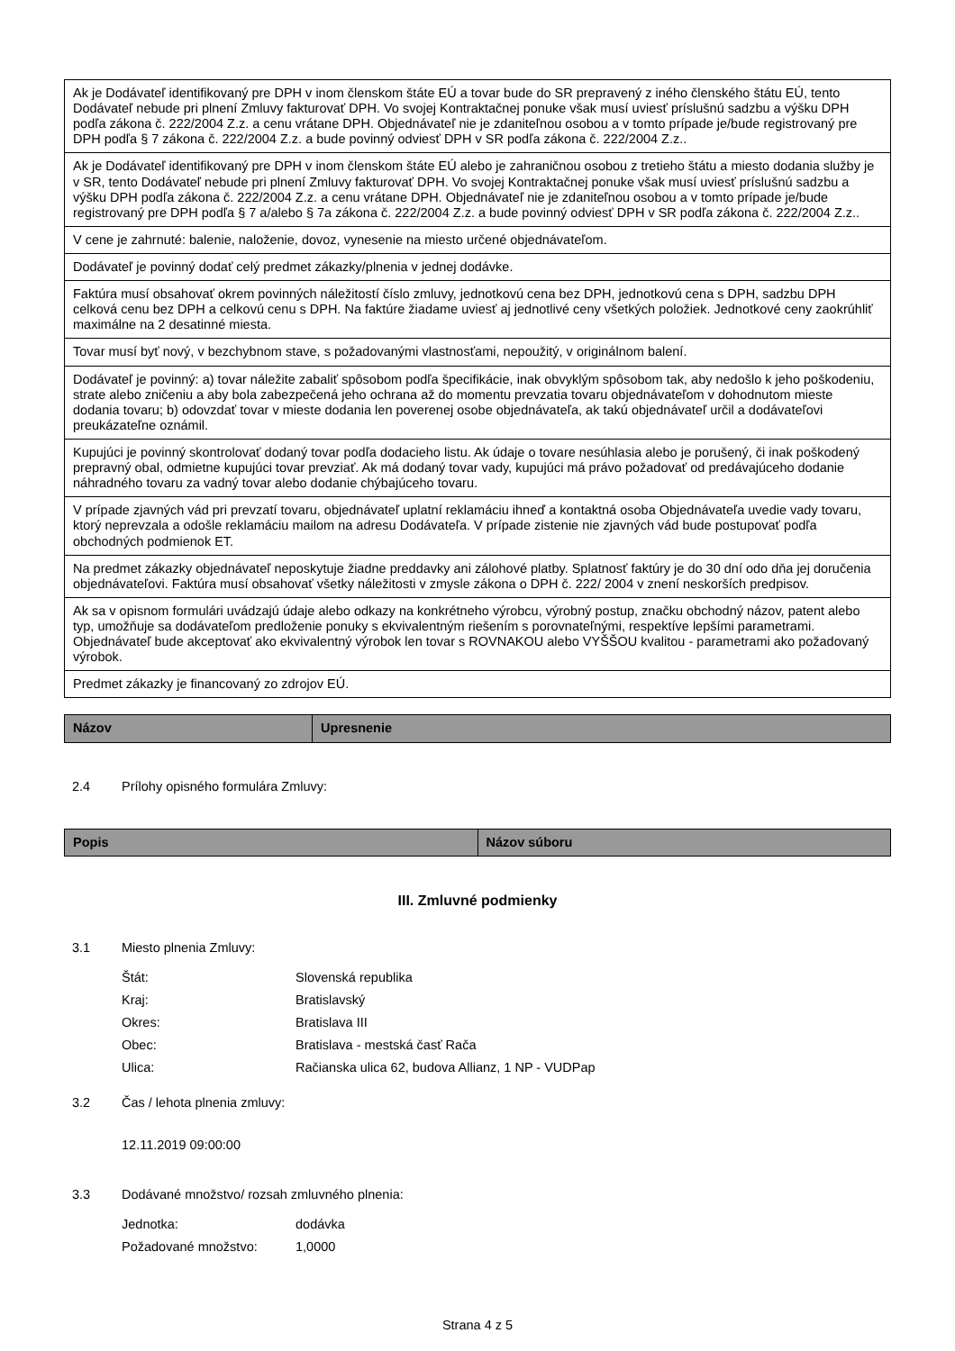| Ak je Dodávateľ identifikovaný pre DPH v inom členskom štáte EÚ a tovar bude do SR prepravený z iného členského štátu EÚ, tento Dodávateľ nebude pri plnení Zmluvy fakturovať DPH. Vo svojej Kontraktačnej ponuke však musí uviesť príslušnú sadzbu a výšku DPH podľa zákona č. 222/2004 Z.z. a cenu vrátane DPH. Objednávateľ nie je zdaniteľnou osobou a v tomto prípade je/bude registrovaný pre DPH podľa § 7 zákona č. 222/2004 Z.z. a bude povinný odviesť DPH v SR podľa zákona č. 222/2004 Z.z.. |
| Ak je Dodávateľ identifikovaný pre DPH v inom členskom štáte EÚ alebo je zahraničnou osobou z tretieho štátu a miesto dodania služby je v SR, tento Dodávateľ nebude pri plnení Zmluvy fakturovať DPH. Vo svojej Kontraktačnej ponuke však musí uviesť príslušnú sadzbu a výšku DPH podľa zákona č. 222/2004 Z.z. a cenu vrátane DPH. Objednávateľ nie je zdaniteľnou osobou a v tomto prípade je/bude registrovaný pre DPH podľa § 7 a/alebo § 7a zákona č. 222/2004 Z.z. a bude povinný odviesť DPH v SR podľa zákona č. 222/2004 Z.z.. |
| V cene je zahrnuté: balenie, naloženie, dovoz, vynesenie na miesto určené objednávateľom. |
| Dodávateľ je povinný dodať celý predmet zákazky/plnenia v jednej dodávke. |
| Faktúra musí obsahovať okrem povinných náležitostí číslo zmluvy, jednotkovú cena bez DPH, jednotkovú cena s DPH, sadzbu DPH celková cenu bez DPH a celkovú cenu s DPH. Na faktúre žiadame uviesť aj jednotlivé ceny všetkých položiek. Jednotkové ceny zaokrúhliť maximálne na 2 desatinné miesta. |
| Tovar musí byť nový, v bezchybnom stave, s požadovanými vlastnosťami, nepoužitý, v originálnom balení. |
| Dodávateľ je povinný: a) tovar náležite zabaliť spôsobom podľa špecifikácie, inak obvyklým spôsobom tak, aby nedošlo k jeho poškodeniu, strate alebo zničeniu a aby bola zabezpečená jeho ochrana až do momentu prevzatia tovaru objednávateľom v dohodnutom mieste dodania tovaru; b) odovzdať tovar v mieste dodania len poverenej osobe objednávateľa, ak takú objednávateľ určil a dodávateľovi preukázateľne oznámil. |
| Kupujúci je povinný skontrolovať dodaný tovar podľa dodacieho listu. Ak údaje o tovare nesúhlasia alebo je porušený, či inak poškodený prepravný obal, odmietne kupujúci tovar prevziať. Ak má dodaný tovar vady, kupujúci má právo požadovať od predávajúceho dodanie náhradného tovaru za vadný tovar alebo dodanie chýbajúceho tovaru. |
| V prípade zjavných vád pri prevzatí tovaru, objednávateľ uplatní reklamáciu ihneď a kontaktná osoba Objednávateľa uvedie vady tovaru, ktorý neprevzala a odošle reklamáciu mailom na adresu Dodávateľa. V prípade zistenie nie zjavných vád bude postupovať podľa obchodných podmienok ET. |
| Na predmet zákazky objednávateľ neposkytuje žiadne preddavky ani zálohové platby. Splatnosť faktúry je do 30 dní odo dňa jej doručenia objednávateľovi. Faktúra musí obsahovať všetky náležitosti v zmysle zákona o DPH č. 222/ 2004 v znení neskorších predpisov. |
| Ak sa v opisnom formulári uvádzajú údaje alebo odkazy na konkrétneho výrobcu, výrobný postup, značku obchodný názov, patent alebo typ, umožňuje sa dodávateľom predloženie ponuky s ekvivalentným riešením s porovnateľnými, respektíve lepšími parametrami. Objednávateľ bude akceptovať ako ekvivalentný výrobok len tovar s ROVNAKOU alebo VYŠŠOU kvalitou - parametrami ako požadovaný výrobok. |
| Predmet zákazky je financovaný zo zdrojov EÚ. |
| Názov | Upresnenie |
2.4 Prílohy opisného formulára Zmluvy:
| Popis | Názov súboru |
III. Zmluvné podmienky
3.1 Miesto plnenia Zmluvy:
Štát: Slovenská republika
Kraj: Bratislavský
Okres: Bratislava III
Obec: Bratislava - mestská časť Rača
Ulica: Račianska ulica 62, budova Allianz, 1 NP - VUDPap
3.2 Čas / lehota plnenia zmluvy:
12.11.2019 09:00:00
3.3 Dodávané množstvo/ rozsah zmluvného plnenia:
Jednotka: dodávka
Požadované množstvo: 1,0000
Strana 4 z 5